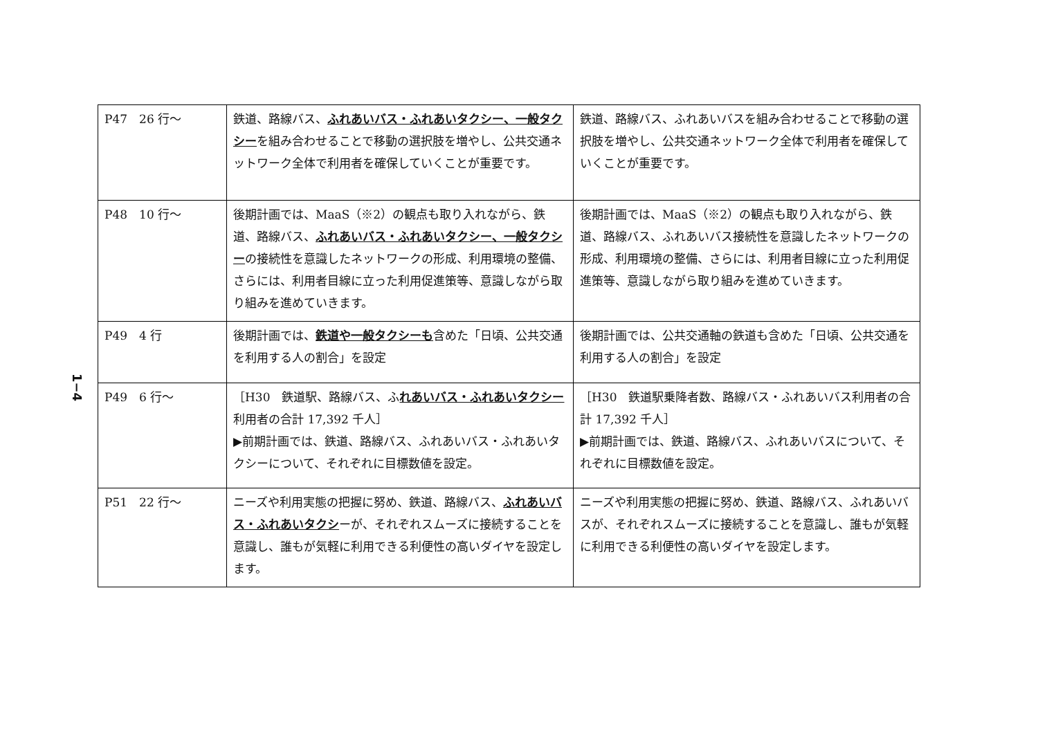1−4
| P47 26 行～ | 鉄道、路線バス、 ふれあいバス・ふれあいタクシー、一般タクシー を組み合わせることで移動の選択肢を増やし、公共交通ネットワーク全体で利用者を確保していくことが重要です。 | 鉄道、路線バス、ふれあいバスを組み合わせることで移動の選択肢を増やし、公共交通ネットワーク全体で利用者を確保していくことが重要です。 |
| P48 10 行～ | 後期計画では、MaaS（※2）の観点も取り入れながら、鉄道、路線バス、 ふれあいバス・ふれあいタクシー、一般タクシー の接続性を意識したネットワークの形成、利用環境の整備、さらには、利用者目線に立った利用促進策等、意識しながら取り組みを進めていきます。 | 後期計画では、MaaS（※2）の観点も取り入れながら、鉄道、路線バス、ふれあいバス接続性を意識したネットワークの形成、利用環境の整備、さらには、利用者目線に立った利用促進策等、意識しながら取り組みを進めていきます。 |
| P49 4 行 | 後期計画では、 鉄道や一般タクシーも 含めた「日頃、公共交通を利用する人の割合」を設定 | 後期計画では、公共交通軸の鉄道も含めた「日頃、公共交通を利用する人の割合」を設定 |
| P49 6 行～ | ［H30 鉄道駅、路線バス、ふ れあいバス・ふれあいタクシー 利用者の合計 17,392 千人］ ▶前期計画では、鉄道、路線バス、ふれあいバス・ふれあいタクシーについて、それぞれに目標数値を設定。 | ［H30 鉄道駅乗降者数、路線バス・ふれあいバス利用者の合計 17,392 千人］ ▶前期計画では、鉄道、路線バス、ふれあいバスについて、それぞれに目標数値を設定。 |
| P51 22 行～ | ニーズや利用実態の把握に努め、鉄道、路線バス、 ふれあいバス・ふれあいタクシ ーが、それぞれスムーズに接続することを意識し、誰もが気軽に利用できる利便性の高いダイヤを設定します。 | ニーズや利用実態の把握に努め、鉄道、路線バス、ふれあいバスが、それぞれスムーズに接続することを意識し、誰もが気軽に利用できる利便性の高いダイヤを設定します。 |